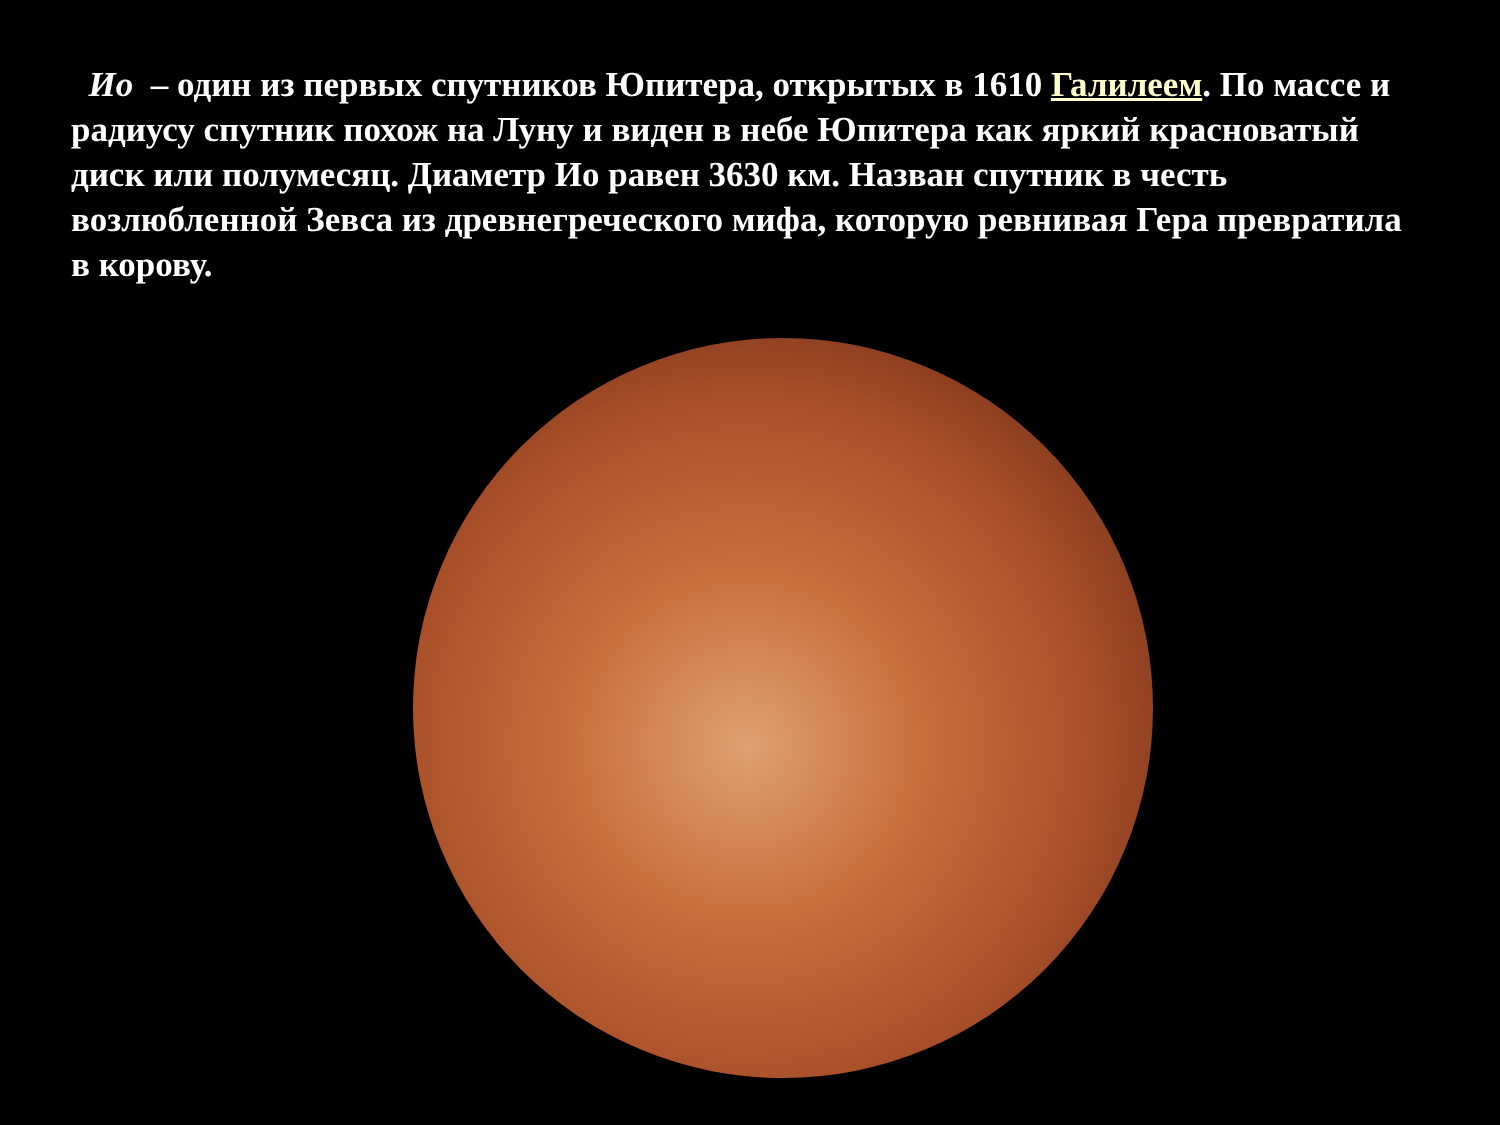Ио – один из первых спутников Юпитера, открытых в 1610 Галилеем. По массе и радиусу спутник похож на Луну и виден в небе Юпитера как яркий красноватый диск или полумесяц. Диаметр Ио равен 3630 км. Назван спутник в честь возлюбленной Зевса из древнегреческого мифа, которую ревнивая Гера превратила в корову.